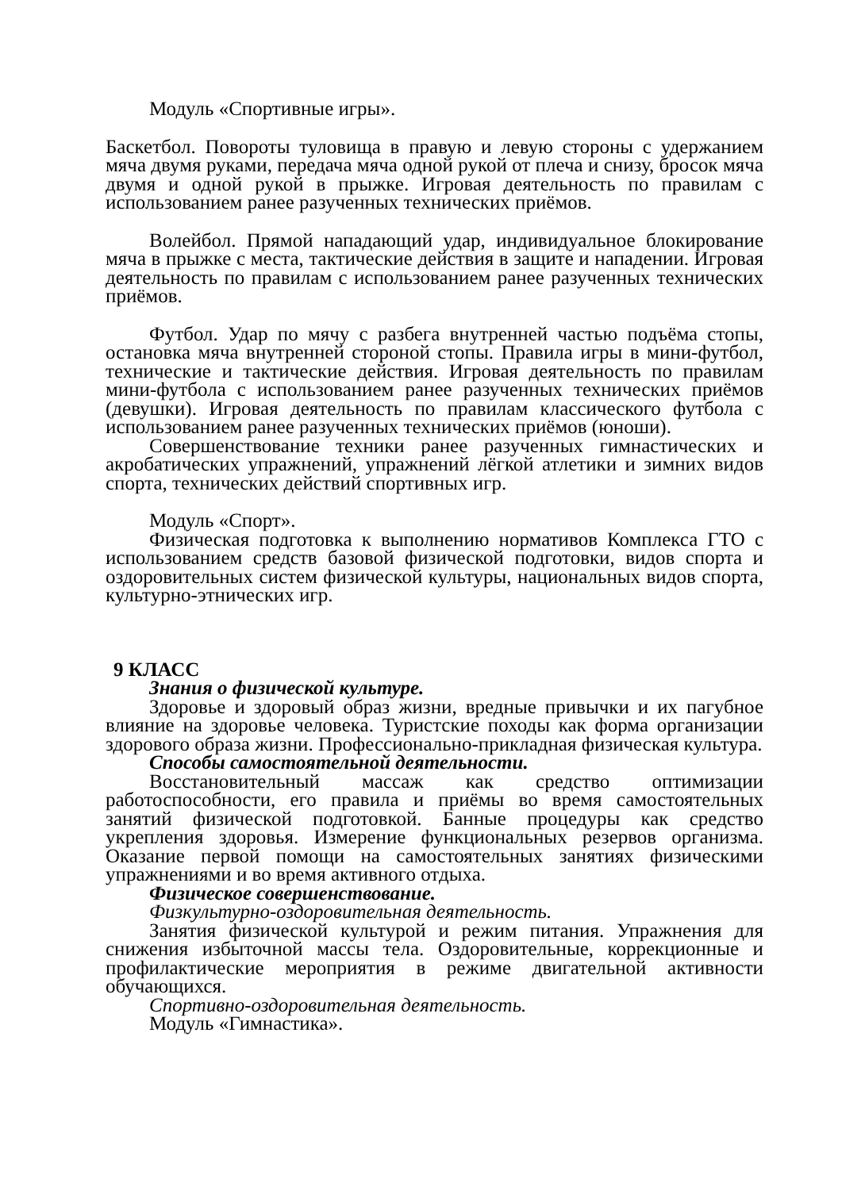Модуль «Спортивные игры».
Баскетбол. Повороты туловища в правую и левую стороны с удержанием мяча двумя руками, передача мяча одной рукой от плеча и снизу, бросок мяча двумя и одной рукой в прыжке. Игровая деятельность по правилам с использованием ранее разученных технических приёмов.
Волейбол. Прямой нападающий удар, индивидуальное блокирование мяча в прыжке с места, тактические действия в защите и нападении. Игровая деятельность по правилам с использованием ранее разученных технических приёмов.
Футбол. Удар по мячу с разбега внутренней частью подъёма стопы, остановка мяча внутренней стороной стопы. Правила игры в мини-футбол, технические и тактические действия. Игровая деятельность по правилам мини-футбола с использованием ранее разученных технических приёмов (девушки). Игровая деятельность по правилам классического футбола с использованием ранее разученных технических приёмов (юноши).
Совершенствование техники ранее разученных гимнастических и акробатических упражнений, упражнений лёгкой атлетики и зимних видов спорта, технических действий спортивных игр.
Модуль «Спорт».
Физическая подготовка к выполнению нормативов Комплекса ГТО с использованием средств базовой физической подготовки, видов спорта и оздоровительных систем физической культуры, национальных видов спорта, культурно-этнических игр.
9 КЛАСС
Знания о физической культуре.
Здоровье и здоровый образ жизни, вредные привычки и их пагубное влияние на здоровье человека. Туристские походы как форма организации здорового образа жизни. Профессионально-прикладная физическая культура.
Способы самостоятельной деятельности.
Восстановительный массаж как средство оптимизации работоспособности, его правила и приёмы во время самостоятельных занятий физической подготовкой. Банные процедуры как средство укрепления здоровья. Измерение функциональных резервов организма. Оказание первой помощи на самостоятельных занятиях физическими упражнениями и во время активного отдыха.
Физическое совершенствование.
Физкультурно-оздоровительная деятельность.
Занятия физической культурой и режим питания. Упражнения для снижения избыточной массы тела. Оздоровительные, коррекционные и профилактические мероприятия в режиме двигательной активности обучающихся.
Спортивно-оздоровительная деятельность.
Модуль «Гимнастика».